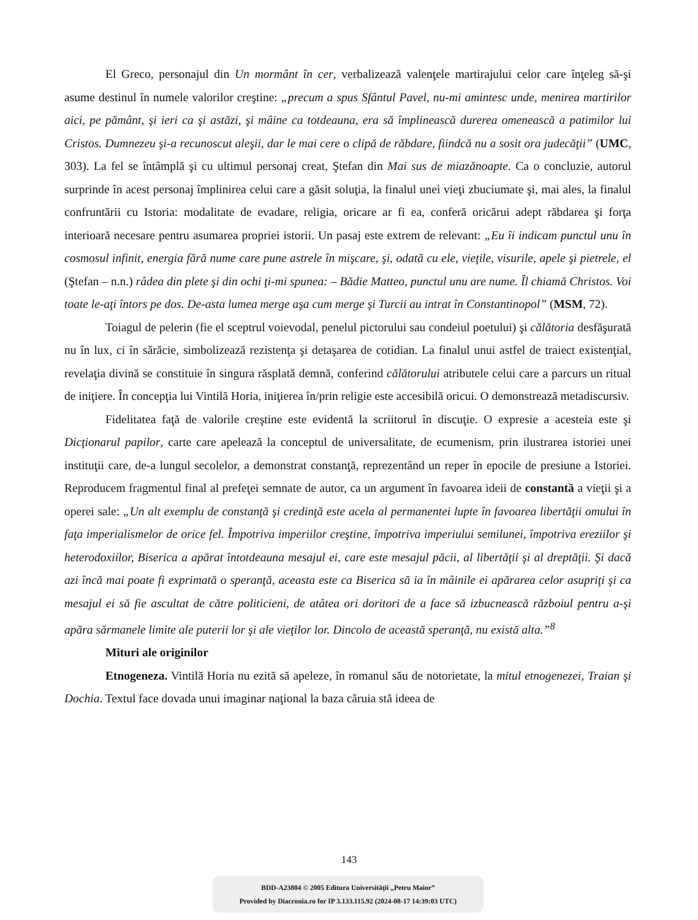El Greco, personajul din Un mormânt în cer, verbalizează valenţele martirajului celor care înţeleg să-şi asume destinul în numele valorilor creştine: „precum a spus Sfântul Pavel, nu-mi amintesc unde, menirea martirilor aici, pe pământ, şi ieri ca şi astăzi, şi mâine ca totdeauna, era să împlinească durerea omenească a patimilor lui Cristos. Dumnezeu şi-a recunoscut aleşii, dar le mai cere o clipă de răbdare, fiindcă nu a sosit ora judecăţii” (UMC, 303). La fel se întâmplă şi cu ultimul personaj creat, Ştefan din Mai sus de miazănoapte. Ca o concluzie, autorul surprinde în acest personaj împlinirea celui care a găsit soluţia, la finalul unei vieţi zbuciumate şi, mai ales, la finalul confruntării cu Istoria: modalitate de evadare, religia, oricare ar fi ea, conferă oricărui adept răbdarea şi forţa interioară necesare pentru asumarea propriei istorii. Un pasaj este extrem de relevant: „Eu îi indicam punctul unu în cosmosul infinit, energia fără nume care pune astrele în mişcare, şi, odată cu ele, vieţile, visurile, apele şi pietrele, el (Ştefan – n.n.) râdea din plete şi din ochi ţi-mi spunea: – Bădie Matteo, punctul unu are nume. Îl chiamă Christos. Voi toate le-aţi întors pe dos. De-asta lumea merge aşa cum merge şi Turcii au intrat în Constantinopol” (MSM, 72).
Toiagul de pelerin (fie el sceptrul voievodal, penelul pictorului sau condeiul poetului) şi călătoria desfăşurată nu în lux, ci în sărăcie, simbolizează rezistenţa şi detaşarea de cotidian. La finalul unui astfel de traiect existenţial, revelaţia divină se constituie în singura răsplată demnă, conferind călătorului atributele celui care a parcurs un ritual de iniţiere. În concepţia lui Vintilă Horia, iniţierea în/prin religie este accesibilă oricui. O demonstrează metadiscursiv.
Fidelitatea faţă de valorile creştine este evidentă la scriitorul în discuţie. O expresie a acesteia este şi Dicţionarul papilor, carte care apelează la conceptul de universalitate, de ecumenism, prin ilustrarea istoriei unei instituţii care, de-a lungul secolelor, a demonstrat constanţă, reprezentând un reper în epocile de presiune a Istoriei. Reproducem fragmentul final al prefeţei semnate de autor, ca un argument în favoarea ideii de constantă a vieţii şi a operei sale: „Un alt exemplu de constanţă şi credinţă este acela al permanentei lupte în favoarea libertăţii omului în faţa imperialismelor de orice fel. Împotriva imperiilor creştine, împotriva imperiului semilunei, împotriva ereziilor şi heterodoxiilor, Biserica a apărat întotdeauna mesajul ei, care este mesajul păcii, al libertăţii şi al dreptăţii. Şi dacă azi încă mai poate fi exprimată o speranţă, aceasta este ca Biserica să ia în mâinile ei apărarea celor asupriţi şi ca mesajul ei să fie ascultat de către politicieni, de atâtea ori doritori de a face să izbucnească războiul pentru a-şi apăra sărmanele limite ale puterii lor şi ale vieţilor lor. Dincolo de această speranţă, nu există alta.”<sup>8</sup>
Mituri ale originilor
Etnogeneza. Vintilă Horia nu ezită să apeleze, în romanul său de notorietate, la mitul etnogenezei, Traian şi Dochia. Textul face dovada unui imaginar naţional la baza căruia stă ideea de
143
BDD-A23804 © 2005 Editura Universităţii „Petru Maior”
Provided by Diacronia.ro for IP 3.133.115.92 (2024-08-17 14:39:03 UTC)